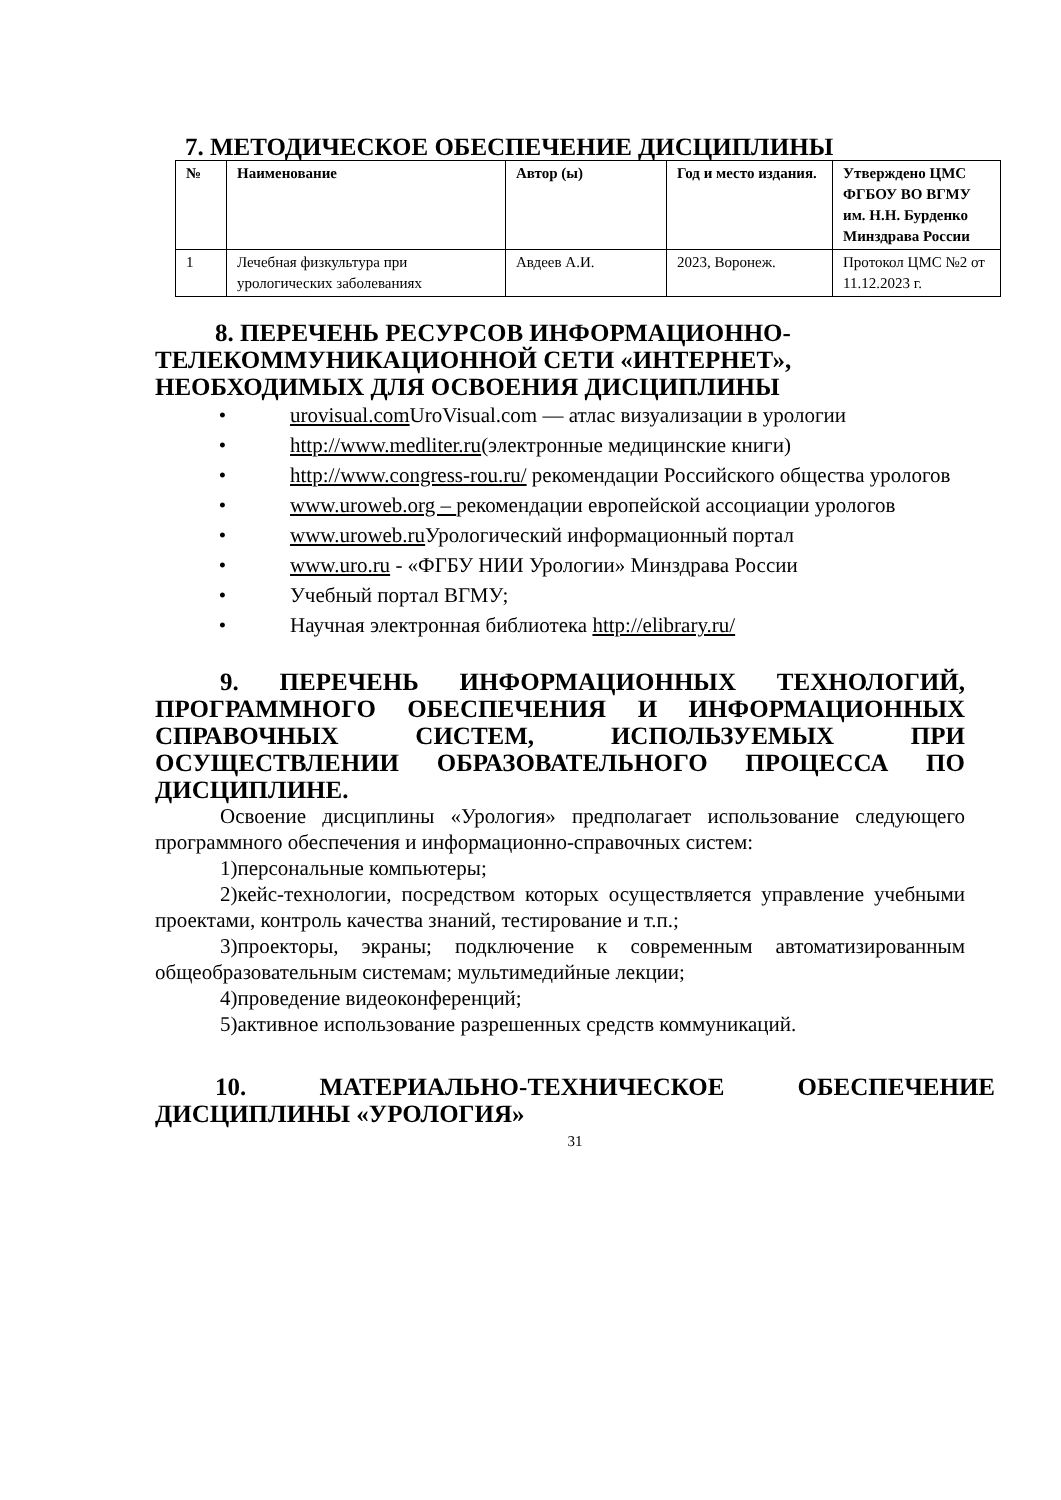7. МЕТОДИЧЕСКОЕ ОБЕСПЕЧЕНИЕ ДИСЦИПЛИНЫ
| № | Наименование | Автор (ы) | Год и место издания. | Утверждено ЦМС ФГБОУ ВО ВГМУ им. Н.Н. Бурденко Минздрава России |
| --- | --- | --- | --- | --- |
| 1 | Лечебная физкультура при урологических заболеваниях | Авдеев А.И. | 2023, Воронеж. | Протокол ЦМС №2 от 11.12.2023 г. |
8. ПЕРЕЧЕНЬ РЕСУРСОВ ИНФОРМАЦИОННО-ТЕЛЕКОММУНИКАЦИОННОЙ СЕТИ «ИНТЕРНЕТ», НЕОБХОДИМЫХ ДЛЯ ОСВОЕНИЯ ДИСЦИПЛИНЫ
• urovisual.com UroVisual.com — атлас визуализации в урологии
• http://www.medliter.ru(электронные медицинские книги)
• http://www.congress-rou.ru/ рекомендации Российского общества урологов
• www.uroweb.org – рекомендации европейской ассоциации урологов
• www.uroweb.ru Урологический информационный портал
• www.uro.ru - «ФГБУ НИИ Урологии» Минздрава России
• Учебный портал ВГМУ;
• Научная электронная библиотека http://elibrary.ru/
9. ПЕРЕЧЕНЬ ИНФОРМАЦИОННЫХ ТЕХНОЛОГИЙ, ПРОГРАММНОГО ОБЕСПЕЧЕНИЯ И ИНФОРМАЦИОННЫХ СПРАВОЧНЫХ СИСТЕМ, ИСПОЛЬЗУЕМЫХ ПРИ ОСУЩЕСТВЛЕНИИ ОБРАЗОВАТЕЛЬНОГО ПРОЦЕССА ПО ДИСЦИПЛИНЕ.
Освоение дисциплины «Урология» предполагает использование следующего программного обеспечения и информационно-справочных систем:
1)персональные компьютеры;
2)кейс-технологии, посредством которых осуществляется управление учебными проектами, контроль качества знаний, тестирование и т.п.;
3)проекторы, экраны; подключение к современным автоматизированным общеобразовательным системам; мультимедийные лекции;
4)проведение видеоконференций;
5)активное использование разрешенных средств коммуникаций.
10. МАТЕРИАЛЬНО-ТЕХНИЧЕСКОЕ ОБЕСПЕЧЕНИЕ ДИСЦИПЛИНЫ «УРОЛОГИЯ»
31